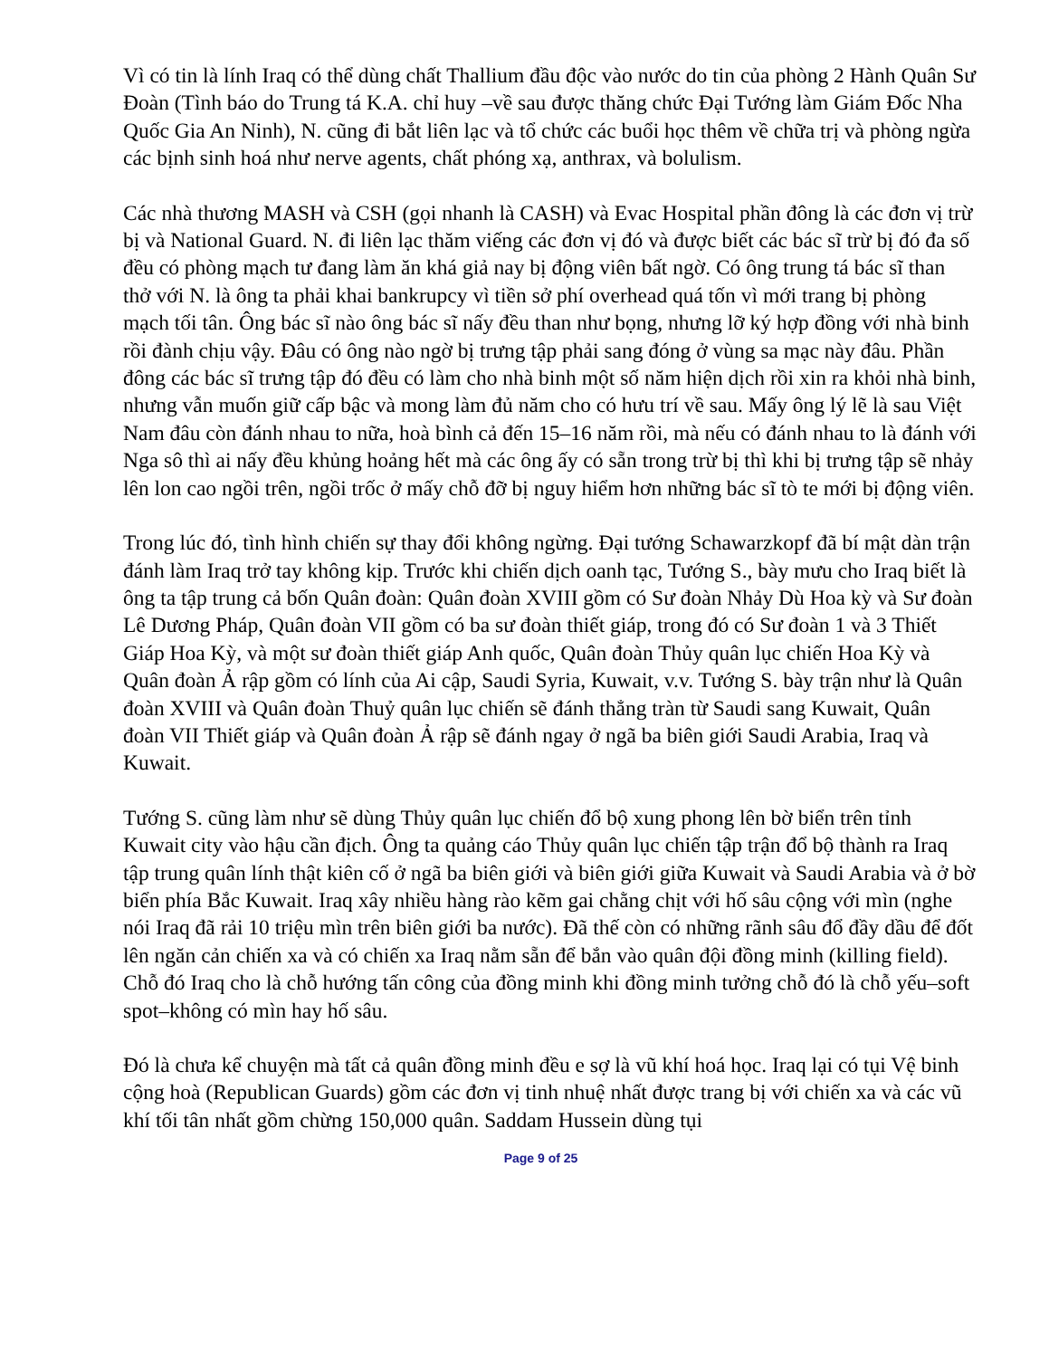Vì có tin là lính Iraq có thể dùng chất Thallium đầu độc vào nước do tin của phòng 2 Hành Quân Sư Đoàn (Tình báo do Trung tá K.A. chỉ huy –về sau được thăng chức Đại Tướng làm Giám Đốc Nha Quốc Gia An Ninh), N. cũng đi bắt liên lạc và tổ chức các buổi học thêm về chữa trị và phòng ngừa các bịnh sinh hoá như nerve agents, chất phóng xạ, anthrax, và bolulism.
Các nhà thương MASH và CSH (gọi nhanh là CASH) và Evac Hospital phần đông là các đơn vị trừ bị và National Guard. N. đi liên lạc thăm viếng các đơn vị đó và được biết các bác sĩ trừ bị đó đa số đều có phòng mạch tư đang làm ăn khá giả nay bị động viên bất ngờ. Có ông trung tá bác sĩ than thở với N. là ông ta phải khai bankrupcy vì tiền sở phí overhead quá tốn vì mới trang bị phòng mạch tối tân. Ông bác sĩ nào ông bác sĩ nấy đều than như bọng, nhưng lỡ ký hợp đồng với nhà binh rồi đành chịu vậy. Đâu có ông nào ngờ bị trưng tập phải sang đóng ở vùng sa mạc này đâu. Phần đông các bác sĩ trưng tập đó đều có làm cho nhà binh một số năm hiện dịch rồi xin ra khỏi nhà binh, nhưng vẫn muốn giữ cấp bậc và mong làm đủ năm cho có hưu trí về sau. Mấy ông lý lẽ là sau Việt Nam đâu còn đánh nhau to nữa, hoà bình cả đến 15–16 năm rồi, mà nếu có đánh nhau to là đánh với Nga sô thì ai nấy đều khủng hoảng hết mà các ông ấy có sẵn trong trừ bị thì khi bị trưng tập sẽ nhảy lên lon cao ngồi trên, ngồi trốc ở mấy chỗ đỡ bị nguy hiểm hơn những bác sĩ tò te mới bị động viên.
Trong lúc đó, tình hình chiến sự thay đổi không ngừng. Đại tướng Schawarzkopf đã bí mật dàn trận đánh làm Iraq trở tay không kịp. Trước khi chiến dịch oanh tạc, Tướng S., bày mưu cho Iraq biết là ông ta tập trung cả bốn Quân đoàn: Quân đoàn XVIII gồm có Sư đoàn Nhảy Dù Hoa kỳ và Sư đoàn Lê Dương Pháp, Quân đoàn VII gồm có ba sư đoàn thiết giáp, trong đó có Sư đoàn 1 và 3 Thiết Giáp Hoa Kỳ, và một sư đoàn thiết giáp Anh quốc, Quân đoàn Thủy quân lục chiến Hoa Kỳ và Quân đoàn Ả rập gồm có lính của Ai cập, Saudi Syria, Kuwait, v.v. Tướng S. bày trận như là Quân đoàn XVIII và Quân đoàn Thuỷ quân lục chiến sẽ đánh thẳng tràn từ Saudi sang Kuwait, Quân đoàn VII Thiết giáp và Quân đoàn Ả rập sẽ đánh ngay ở ngã ba biên giới Saudi Arabia, Iraq và Kuwait.
Tướng S. cũng làm như sẽ dùng Thủy quân lục chiến đổ bộ xung phong lên bờ biển trên tỉnh Kuwait city vào hậu cần địch. Ông ta quảng cáo Thủy quân lục chiến tập trận đổ bộ thành ra Iraq tập trung quân lính thật kiên cố ở ngã ba biên giới và biên giới giữa Kuwait và Saudi Arabia và ở bờ biển phía Bắc Kuwait. Iraq xây nhiều hàng rào kẽm gai chằng chịt với hố sâu cộng với mìn (nghe nói Iraq đã rải 10 triệu mìn trên biên giới ba nước). Đã thế còn có những rãnh sâu đổ đầy dầu để đốt lên ngăn cản chiến xa và có chiến xa Iraq nằm sẵn để bắn vào quân đội đồng minh (killing field). Chỗ đó Iraq cho là chỗ hướng tấn công của đồng minh khi đồng minh tưởng chỗ đó là chỗ yếu–soft spot–không có mìn hay hố sâu.
Đó là chưa kể chuyện mà tất cả quân đồng minh đều e sợ là vũ khí hoá học. Iraq lại có tụi Vệ binh cộng hoà (Republican Guards) gồm các đơn vị tinh nhuệ nhất được trang bị với chiến xa và các vũ khí tối tân nhất gồm chừng 150,000 quân. Saddam Hussein dùng tụi
Page 9 of 25